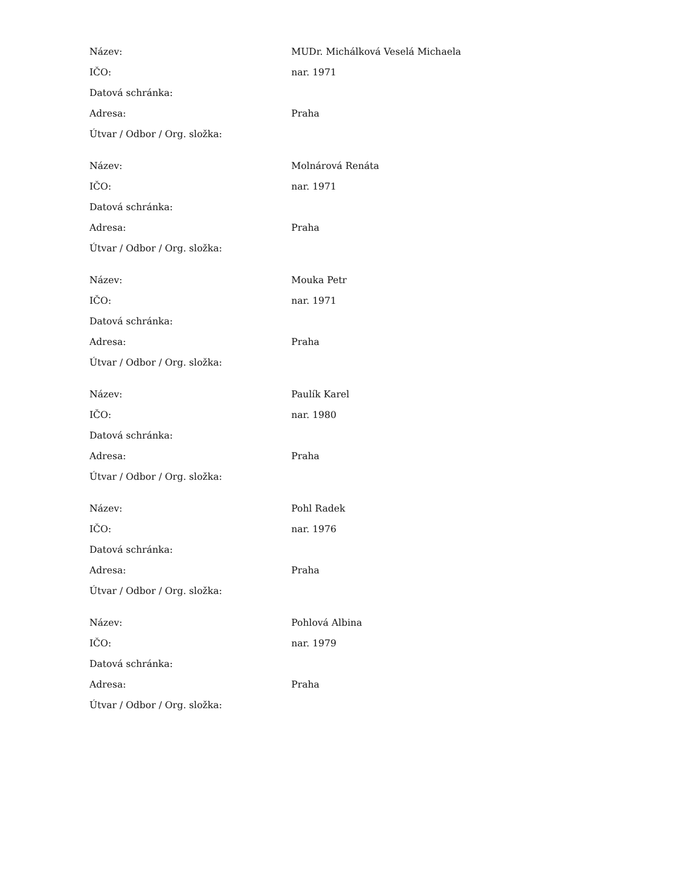| Název: | MUDr. Michálková Veselá Michaela |
| IČO: | nar. 1971 |
| Datová schránka: | |
| Adresa: | Praha |
| Útvar / Odbor / Org. složka: | |
| Název: | Molnárová Renáta |
| IČO: | nar. 1971 |
| Datová schránka: | |
| Adresa: | Praha |
| Útvar / Odbor / Org. složka: | |
| Název: | Mouka Petr |
| IČO: | nar. 1971 |
| Datová schránka: | |
| Adresa: | Praha |
| Útvar / Odbor / Org. složka: | |
| Název: | Paulík Karel |
| IČO: | nar. 1980 |
| Datová schránka: | |
| Adresa: | Praha |
| Útvar / Odbor / Org. složka: | |
| Název: | Pohl Radek |
| IČO: | nar. 1976 |
| Datová schránka: | |
| Adresa: | Praha |
| Útvar / Odbor / Org. složka: | |
| Název: | Pohlová Albina |
| IČO: | nar. 1979 |
| Datová schránka: | |
| Adresa: | Praha |
| Útvar / Odbor / Org. složka: | |